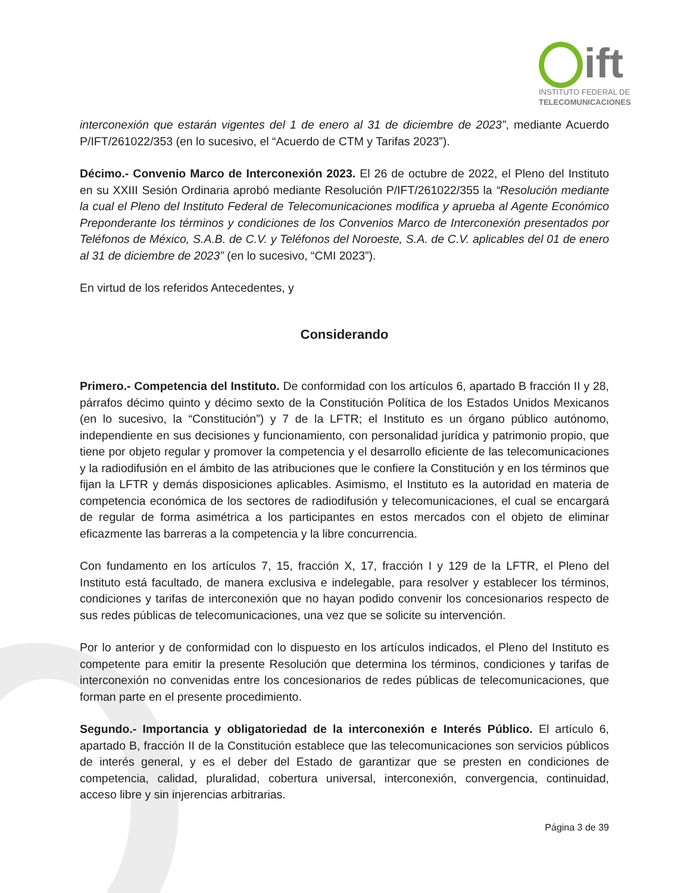ift
INSTITUTO FEDERAL DE
TELECOMUNICACIONES
interconexión que estarán vigentes del 1 de enero al 31 de diciembre de 2023”, mediante Acuerdo P/IFT/261022/353 (en lo sucesivo, el “Acuerdo de CTM y Tarifas 2023”).
Décimo.- Convenio Marco de Interconexión 2023. El 26 de octubre de 2022, el Pleno del Instituto en su XXIII Sesión Ordinaria aprobó mediante Resolución P/IFT/261022/355 la “Resolución mediante la cual el Pleno del Instituto Federal de Telecomunicaciones modifica y aprueba al Agente Económico Preponderante los términos y condiciones de los Convenios Marco de Interconexión presentados por Teléfonos de México, S.A.B. de C.V. y Teléfonos del Noroeste, S.A. de C.V. aplicables del 01 de enero al 31 de diciembre de 2023” (en lo sucesivo, “CMI 2023”).
En virtud de los referidos Antecedentes, y
Considerando
Primero.- Competencia del Instituto. De conformidad con los artículos 6, apartado B fracción II y 28, párrafos décimo quinto y décimo sexto de la Constitución Política de los Estados Unidos Mexicanos (en lo sucesivo, la “Constitución”) y 7 de la LFTR; el Instituto es un órgano público autónomo, independiente en sus decisiones y funcionamiento, con personalidad jurídica y patrimonio propio, que tiene por objeto regular y promover la competencia y el desarrollo eficiente de las telecomunicaciones y la radiodifusión en el ámbito de las atribuciones que le confiere la Constitución y en los términos que fijan la LFTR y demás disposiciones aplicables. Asimismo, el Instituto es la autoridad en materia de competencia económica de los sectores de radiodifusión y telecomunicaciones, el cual se encargará de regular de forma asimétrica a los participantes en estos mercados con el objeto de eliminar eficazmente las barreras a la competencia y la libre concurrencia.
Con fundamento en los artículos 7, 15, fracción X, 17, fracción I y 129 de la LFTR, el Pleno del Instituto está facultado, de manera exclusiva e indelegable, para resolver y establecer los términos, condiciones y tarifas de interconexión que no hayan podido convenir los concesionarios respecto de sus redes públicas de telecomunicaciones, una vez que se solicite su intervención.
Por lo anterior y de conformidad con lo dispuesto en los artículos indicados, el Pleno del Instituto es competente para emitir la presente Resolución que determina los términos, condiciones y tarifas de interconexión no convenidas entre los concesionarios de redes públicas de telecomunicaciones, que forman parte en el presente procedimiento.
Segundo.- Importancia y obligatoriedad de la interconexión e Interés Público. El artículo 6, apartado B, fracción II de la Constitución establece que las telecomunicaciones son servicios públicos de interés general, y es el deber del Estado de garantizar que se presten en condiciones de competencia, calidad, pluralidad, cobertura universal, interconexión, convergencia, continuidad, acceso libre y sin injerencias arbitrarias.
Página 3 de 39